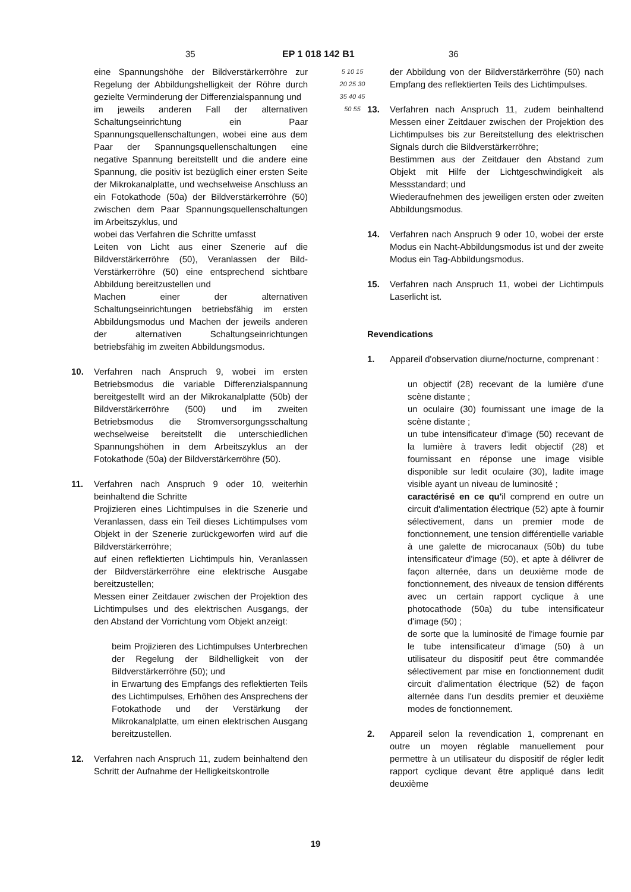35 EP 1 018 142 B1 36
eine Spannungshöhe der Bildverstärkerröhre zur Regelung der Abbildungshelligkeit der Röhre durch gezielte Verminderung der Differenzialspannung und
im jeweils anderen Fall der alternativen Schaltungseinrichtung ein Paar Spannungsquellenschaltungen, wobei eine aus dem Paar der Spannungsquellenschaltungen eine negative Spannung bereitstellt und die andere eine Spannung, die positiv ist bezüglich einer ersten Seite der Mikrokanalplatte, und wechselweise Anschluss an ein Fotokathode (50a) der Bildverstärkerröhre (50) zwischen dem Paar Spannungsquellenschaltungen im Arbeitszyklus, und
wobei das Verfahren die Schritte umfasst
Leiten von Licht aus einer Szenerie auf die Bildverstärkerröhre (50), Veranlassen der Bild-Verstärkerröhre (50) eine entsprechend sichtbare Abbildung bereitzustellen und
Machen einer der alternativen Schaltungseinrichtungen betriebsfähig im ersten Abbildungsmodus und Machen der jeweils anderen der alternativen Schaltungseinrichtungen betriebsfähig im zweiten Abbildungsmodus.
10. Verfahren nach Anspruch 9, wobei im ersten Betriebsmodus die variable Differenzialspannung bereitgestellt wird an der Mikrokanalplatte (50b) der Bildverstärkerröhre (500) und im zweiten Betriebsmodus die Stromversorgungsschaltung wechselweise bereitstellt die unterschiedlichen Spannungshöhen in dem Arbeitszyklus an der Fotokathode (50a) der Bildverstärkerröhre (50).
11. Verfahren nach Anspruch 9 oder 10, weiterhin beinhaltend die Schritte
Projizieren eines Lichtimpulses in die Szenerie und Veranlassen, dass ein Teil dieses Lichtimpulses vom Objekt in der Szenerie zurückgeworfen wird auf die Bildverstärkerröhre;
auf einen reflektierten Lichtimpuls hin, Veranlassen der Bildverstärkerröhre eine elektrische Ausgabe bereitzustellen;
Messen einer Zeitdauer zwischen der Projektion des Lichtimpulses und des elektrischen Ausgangs, der den Abstand der Vorrichtung vom Objekt anzeigt:
beim Projizieren des Lichtimpulses Unterbrechen der Regelung der Bildhelligkeit von der Bildverstärkerröhre (50); und
in Erwartung des Empfangs des reflektierten Teils des Lichtimpulses, Erhöhen des Ansprechens der Fotokathode und der Verstärkung der Mikrokanalplatte, um einen elektrischen Ausgang bereitzustellen.
12. Verfahren nach Anspruch 11, zudem beinhaltend den Schritt der Aufnahme der Helligkeitskontrolle
5 10 15 20 25 30 35 40 45 50 55
der Abbildung von der Bildverstärkerröhre (50) nach Empfang des reflektierten Teils des Lichtimpulses.
13. Verfahren nach Anspruch 11, zudem beinhaltend Messen einer Zeitdauer zwischen der Projektion des Lichtimpulses bis zur Bereitstellung des elektrischen Signals durch die Bildverstärkerröhre;
Bestimmen aus der Zeitdauer den Abstand zum Objekt mit Hilfe der Lichtgeschwindigkeit als Messstandard; und
Wiederaufnehmen des jeweiligen ersten oder zweiten Abbildungsmodus.
14. Verfahren nach Anspruch 9 oder 10, wobei der erste Modus ein Nacht-Abbildungsmodus ist und der zweite Modus ein Tag-Abbildungsmodus.
15. Verfahren nach Anspruch 11, wobei der Lichtimpuls Laserlicht ist.
Revendications
1. Appareil d'observation diurne/nocturne, comprenant :
un objectif (28) recevant de la lumière d'une scène distante ;
un oculaire (30) fournissant une image de la scène distante ;
un tube intensificateur d'image (50) recevant de la lumière à travers ledit objectif (28) et fournissant en réponse une image visible disponible sur ledit oculaire (30), ladite image visible ayant un niveau de luminosité ;
caractérisé en ce qu'il comprend en outre un circuit d'alimentation électrique (52) apte à fournir sélectivement, dans un premier mode de fonctionnement, une tension différentielle variable à une galette de microcanaux (50b) du tube intensificateur d'image (50), et apte à délivrer de façon alternée, dans un deuxième mode de fonctionnement, des niveaux de tension différents avec un certain rapport cyclique à une photocathode (50a) du tube intensificateur d'image (50) ;
de sorte que la luminosité de l'image fournie par le tube intensificateur d'image (50) à un utilisateur du dispositif peut être commandée sélectivement par mise en fonctionnement dudit circuit d'alimentation électrique (52) de façon alternée dans l'un desdits premier et deuxième modes de fonctionnement.
2. Appareil selon la revendication 1, comprenant en outre un moyen réglable manuellement pour permettre à un utilisateur du dispositif de régler ledit rapport cyclique devant être appliqué dans ledit deuxième
19